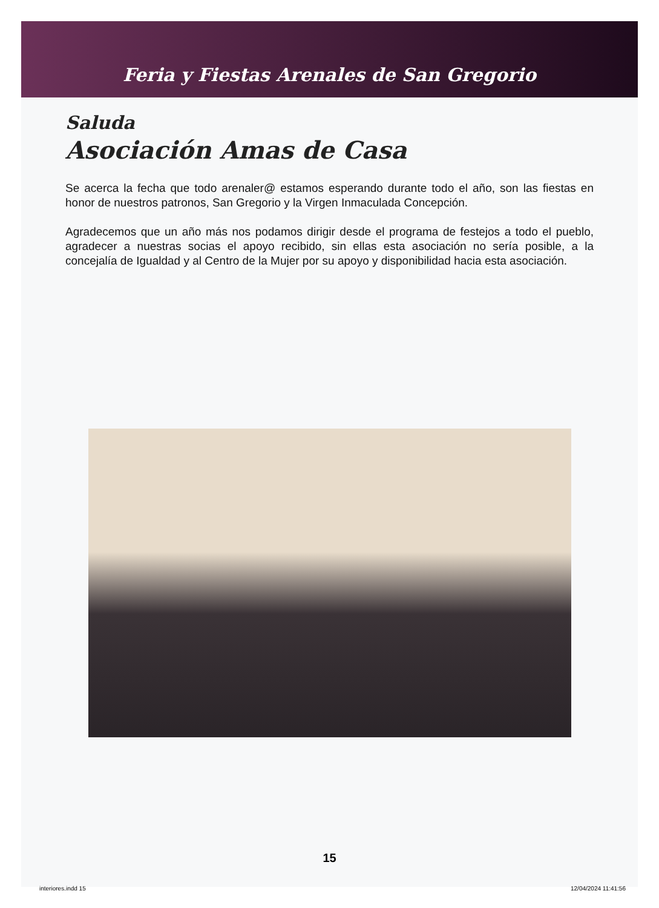Feria y Fiestas Arenales de San Gregorio
Saluda
Asociación Amas de Casa
Se acerca la fecha que todo arenaler@ estamos esperando durante todo el año, son las fiestas en honor de nuestros patronos, San Gregorio y la Virgen Inmaculada Concepción.
Agradecemos que un año más nos podamos dirigir desde el programa de festejos a todo el pueblo, agradecer a nuestras socias el apoyo recibido, sin ellas esta asociación no sería posible, a la concejalía de Igualdad y al Centro de la Mujer por su apoyo y disponibilidad hacia esta asociación.
15
interiores.indd 15 12/04/2024 11:41:56